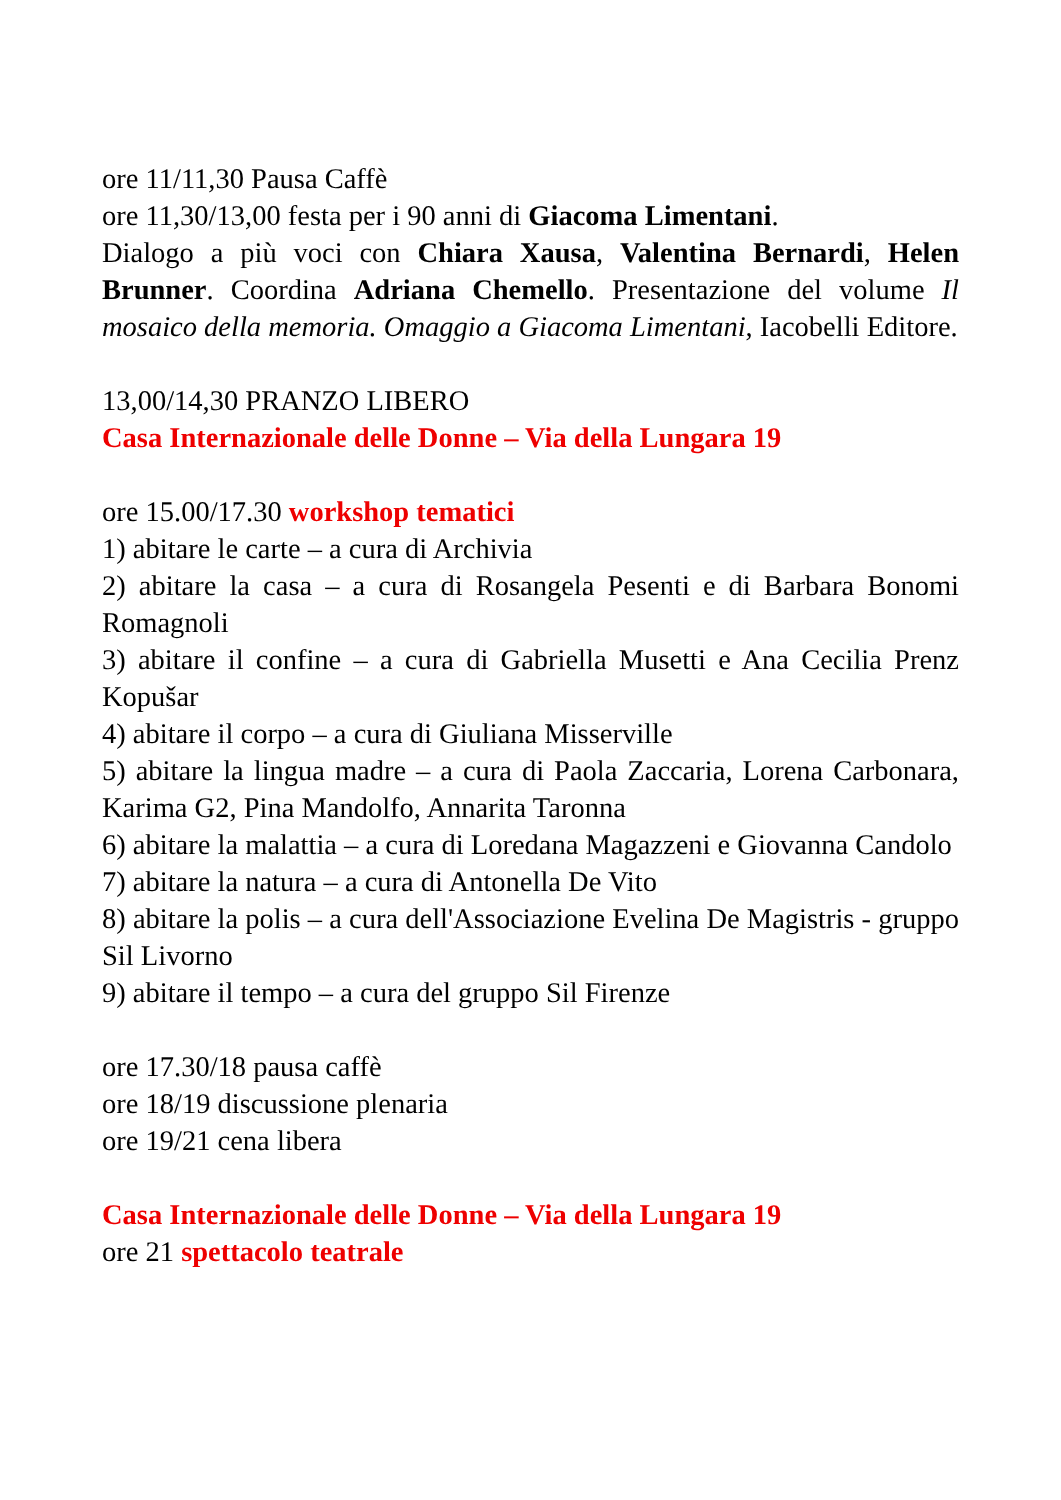ore 11/11,30 Pausa Caffè
ore 11,30/13,00 festa per i 90 anni di Giacoma Limentani.
Dialogo a più voci con Chiara Xausa, Valentina Bernardi, Helen Brunner. Coordina Adriana Chemello. Presentazione del volume Il mosaico della memoria. Omaggio a Giacoma Limentani, Iacobelli Editore.
13,00/14,30 PRANZO LIBERO
Casa Internazionale delle Donne – Via della Lungara 19
ore 15.00/17.30 workshop tematici
1) abitare le carte – a cura di Archivia
2) abitare la casa – a cura di Rosangela Pesenti e di Barbara Bonomi Romagnoli
3) abitare il confine – a cura di Gabriella Musetti e Ana Cecilia Prenz Kopušar
4) abitare il corpo – a cura di Giuliana Misserville
5) abitare la lingua madre – a cura di Paola Zaccaria, Lorena Carbonara, Karima G2, Pina Mandolfo, Annarita Taronna
6) abitare la malattia – a cura di Loredana Magazzeni e Giovanna Candolo
7) abitare la natura – a cura di Antonella De Vito
8) abitare la polis – a cura dell'Associazione Evelina De Magistris - gruppo Sil Livorno
9) abitare il tempo – a cura del gruppo Sil Firenze
ore 17.30/18 pausa caffè
ore 18/19 discussione plenaria
ore 19/21 cena libera
Casa Internazionale delle Donne – Via della Lungara 19
ore 21 spettacolo teatrale